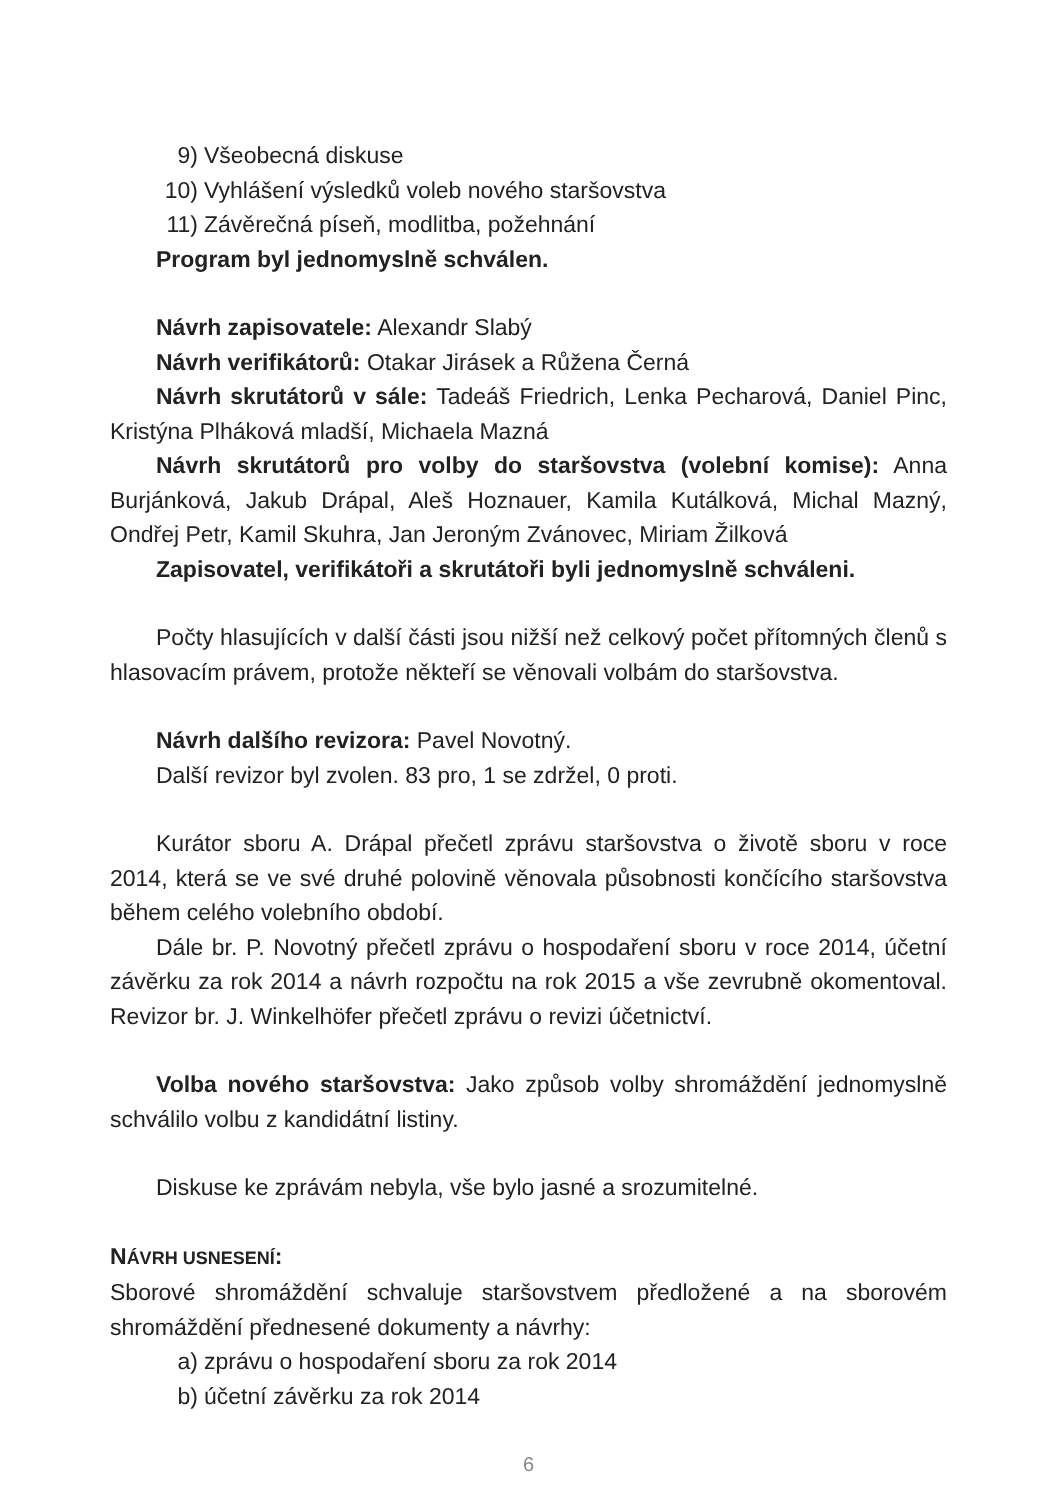9) Všeobecná diskuse
10) Vyhlášení výsledků voleb nového staršovstva
11) Závěrečná píseň, modlitba, požehnání
Program byl jednomyslně schválen.
Návrh zapisovatele: Alexandr Slabý
Návrh verifikátorů: Otakar Jirásek a Růžena Černá
Návrh skrutátorů v sále: Tadeáš Friedrich, Lenka Pecharová, Daniel Pinc, Kristýna Plháková mladší, Michaela Mazná
Návrh skrutátorů pro volby do staršovstva (volební komise): Anna Burjánková, Jakub Drápal, Aleš Hoznauer, Kamila Kutálková, Michal Mazný, Ondřej Petr, Kamil Skuhra, Jan Jeroným Zvánovec, Miriam Žilková
Zapisovatel, verifikátoři a skrutátoři byli jednomyslně schváleni.
Počty hlasujících v další části jsou nižší než celkový počet přítomných členů s hlasovacím právem, protože někteří se věnovali volbám do staršovstva.
Návrh dalšího revizora: Pavel Novotný.
Další revizor byl zvolen. 83 pro, 1 se zdržel, 0 proti.
Kurátor sboru A. Drápal přečetl zprávu staršovstva o životě sboru v roce 2014, která se ve své druhé polovině věnovala působnosti končícího staršovstva během celého volebního období.
Dále br. P. Novotný přečetl zprávu o hospodaření sboru v roce 2014, účetní závěrku za rok 2014 a návrh rozpočtu na rok 2015 a vše zevrubně okomentoval. Revizor br. J. Winkelhöfer přečetl zprávu o revizi účetnictví.
Volba nového staršovstva: Jako způsob volby shromáždění jednomyslně schválilo volbu z kandidátní listiny.
Diskuse ke zprávám nebyla, vše bylo jasné a srozumitelné.
NÁVRH USNESENÍ:
Sborové shromáždění schvaluje staršovstvem předložené a na sborovém shromáždění přednesené dokumenty a návrhy:
a) zprávu o hospodaření sboru za rok 2014
b) účetní závěrku za rok 2014
6